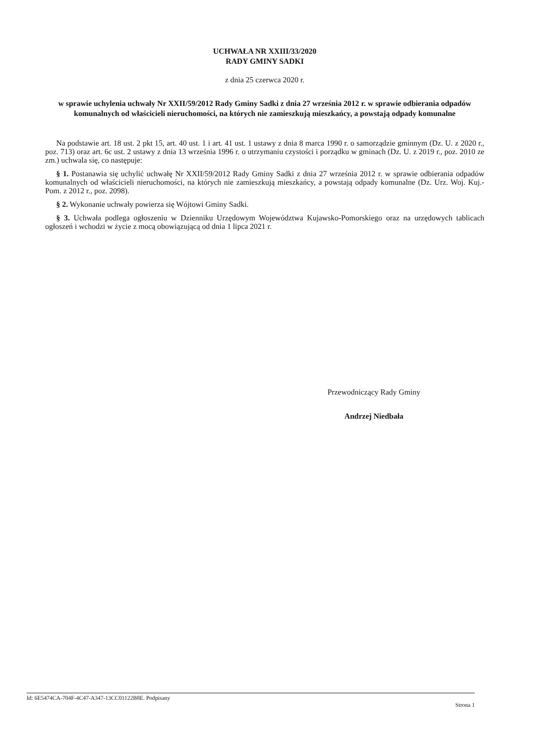UCHWAŁA NR XXIII/33/2020
RADY GMINY SADKI
z dnia 25 czerwca 2020 r.
w sprawie uchylenia uchwały Nr XXII/59/2012 Rady Gminy Sadki z dnia 27 września 2012 r. w sprawie odbierania odpadów komunalnych od właścicieli nieruchomości, na których nie zamieszkują mieszkańcy, a powstają odpady komunalne
Na podstawie art. 18 ust. 2 pkt 15, art. 40 ust. 1 i art. 41 ust. 1 ustawy z dnia 8 marca 1990 r. o samorządzie gminnym (Dz. U. z 2020 r., poz. 713) oraz art. 6c ust. 2 ustawy z dnia 13 września 1996 r. o utrzymaniu czystości i porządku w gminach (Dz. U. z 2019 r., poz. 2010 ze zm.) uchwala się, co następuje:
§ 1. Postanawia się uchylić uchwałę Nr XXII/59/2012 Rady Gminy Sadki z dnia 27 września 2012 r. w sprawie odbierania odpadów komunalnych od właścicieli nieruchomości, na których nie zamieszkują mieszkańcy, a powstają odpady komunalne (Dz. Urz. Woj. Kuj.-Pom. z 2012 r., poz. 2098).
§ 2. Wykonanie uchwały powierza się Wójtowi Gminy Sadki.
§ 3. Uchwała podlega ogłoszeniu w Dzienniku Urzędowym Województwa Kujawsko-Pomorskiego oraz na urzędowych tablicach ogłoszeń i wchodzi w życie z mocą obowiązującą od dnia 1 lipca 2021 r.
Przewodniczący Rady Gminy
Andrzej Niedbała
Id: 6E5474CA-704F-4C47-A347-13CC01122B8E. Podpisany Strona 1